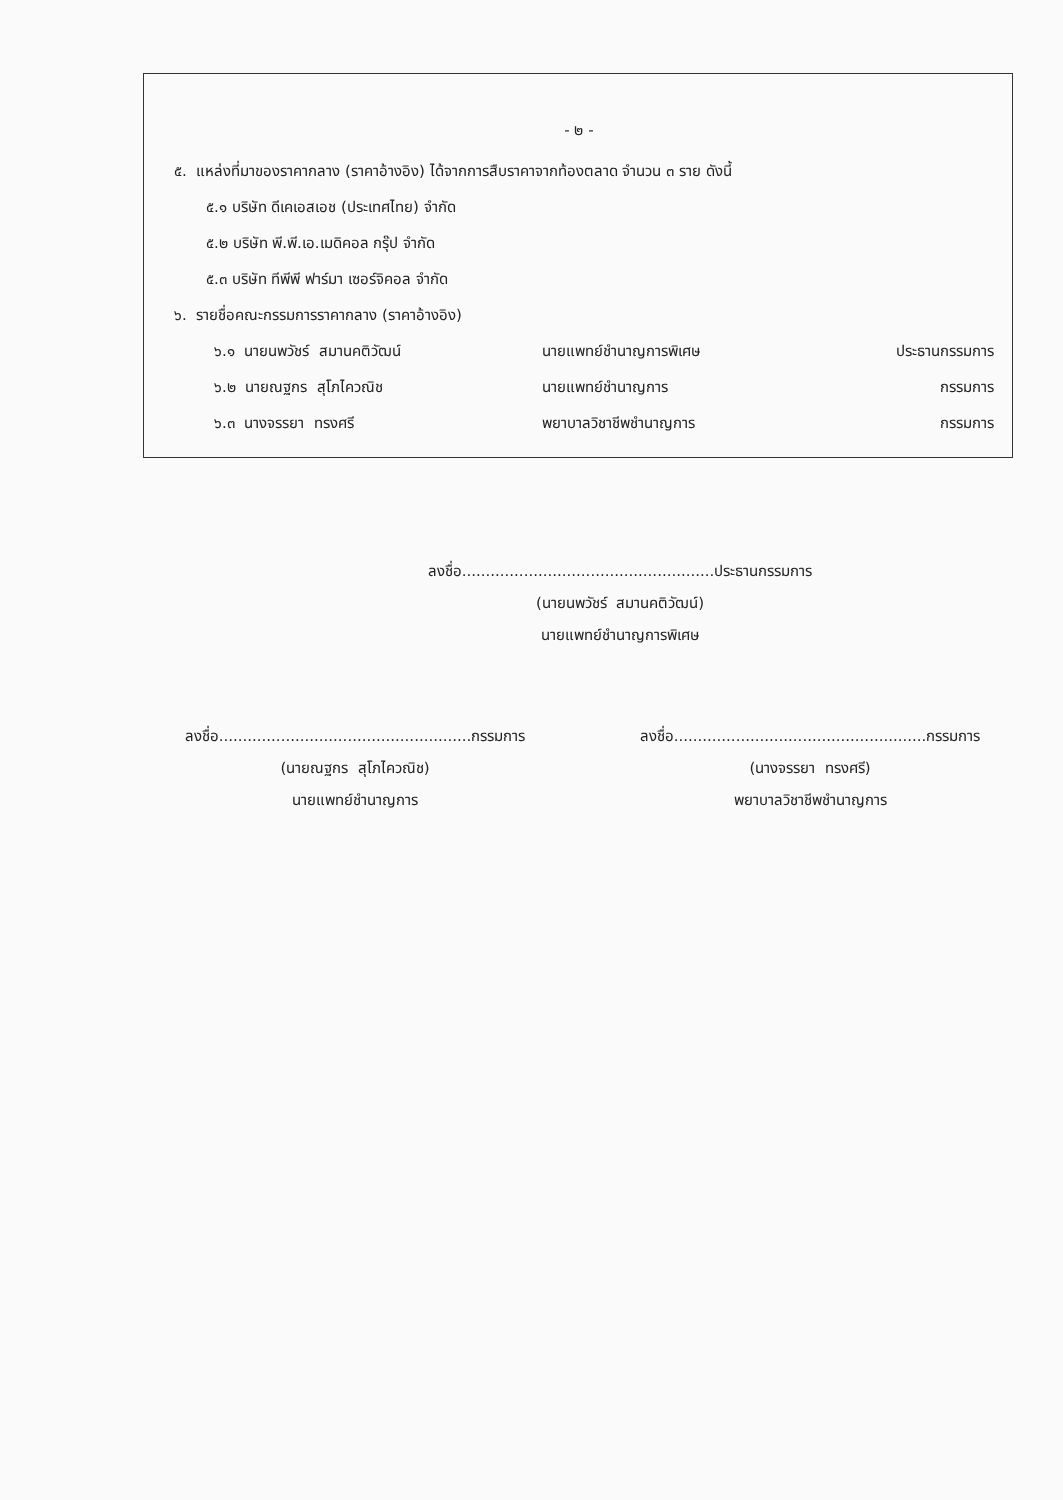- ๒ -
๕. แหล่งที่มาของราคากลาง (ราคาอ้างอิง) ได้จากการสืบราคาจากท้องตลาด จำนวน ๓ ราย ดังนี้
๕.๑ บริษัท ดีเคเอสเอช (ประเทศไทย) จำกัด
๕.๒ บริษัท พี.พี.เอ.เมดิคอล กรุ๊ป จำกัด
๕.๓ บริษัท ทีพีพี ฟาร์มา เซอร์จิคอล จำกัด
๖. รายชื่อคณะกรรมการราคากลาง (ราคาอ้างอิง)
| ๖.๑ นายนพวัชร์ สมานคติวัฒน์ | นายแพทย์ชำนาญการพิเศษ | ประธานกรรมการ |
| ๖.๒ นายณฐกร สุโภไควณิช | นายแพทย์ชำนาญการ | กรรมการ |
| ๖.๓ นางจรรยา ทรงศรี | พยาบาลวิชาชีพชำนาญการ | กรรมการ |
ลงชื่อ.....................................................ประธานกรรมการ
(นายนพวัชร์ สมานคติวัฒน์)
นายแพทย์ชำนาญการพิเศษ
ลงชื่อ.....................................................กรรมการ
(นายณฐกร สุโภไควณิช)
นายแพทย์ชำนาญการ
ลงชื่อ.....................................................กรรมการ
(นางจรรยา ทรงศรี)
พยาบาลวิชาชีพชำนาญการ